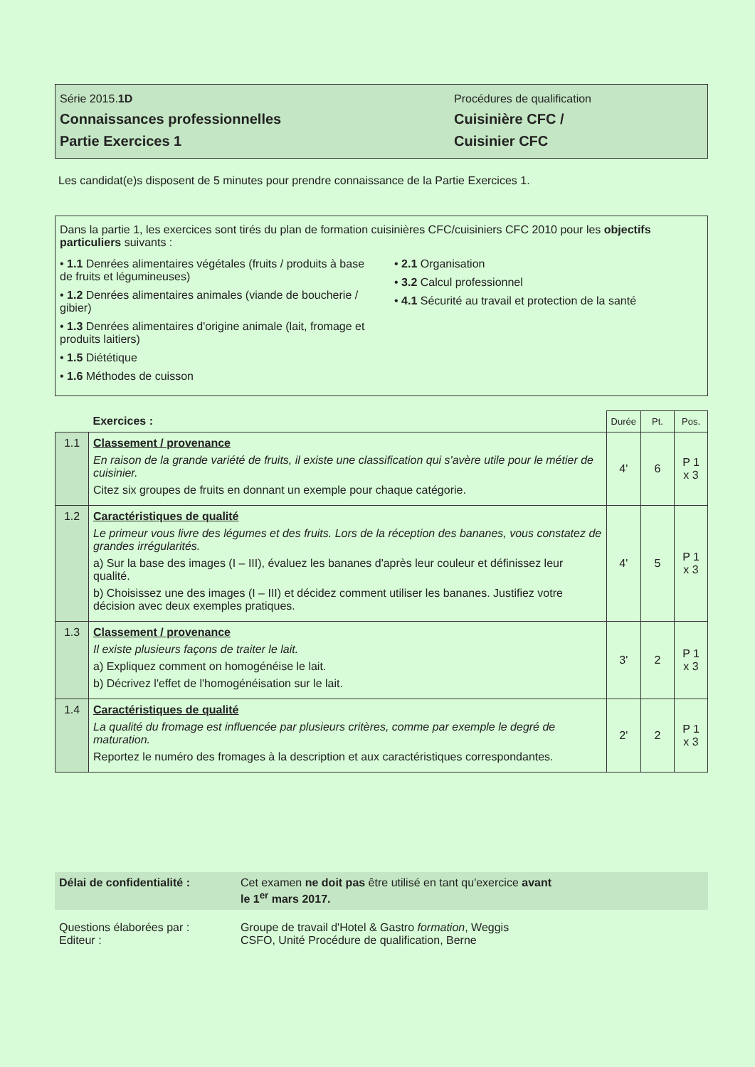Série 2015.1D
Connaissances professionnelles
Partie Exercices 1
Procédures de qualification
Cuisinière CFC /
Cuisinier CFC
Les candidat(e)s disposent de 5 minutes pour prendre connaissance de la Partie Exercices 1.
Dans la partie 1, les exercices sont tirés du plan de formation cuisinières CFC/cuisiniers CFC 2010 pour les objectifs particuliers suivants :
• 1.1 Denrées alimentaires végétales (fruits / produits à base de fruits et légumineuses)
• 1.2 Denrées alimentaires animales (viande de boucherie / gibier)
• 1.3 Denrées alimentaires d'origine animale (lait, fromage et produits laitiers)
• 1.5 Diététique
• 1.6 Méthodes de cuisson
• 2.1 Organisation
• 3.2 Calcul professionnel
• 4.1 Sécurité au travail et protection de la santé
| | Exercices : | Durée | Pt. | Pos. |
| 1.1 | Classement / provenance En raison de la grande variété de fruits, il existe une classification qui s'avère utile pour le métier de cuisinier. Citez six groupes de fruits en donnant un exemple pour chaque catégorie. | 4' | 6 | P 1 x 3 |
| 1.2 | Caractéristiques de qualité Le primeur vous livre des légumes et des fruits. Lors de la réception des bananes, vous constatez de grandes irrégularités. a) Sur la base des images (I – III), évaluez les bananes d'après leur couleur et définissez leur qualité. b) Choisissez une des images (I – III) et décidez comment utiliser les bananes. Justifiez votre décision avec deux exemples pratiques. | 4' | 5 | P 1 x 3 |
| 1.3 | Classement / provenance Il existe plusieurs façons de traiter le lait. a) Expliquez comment on homogénéise le lait. b) Décrivez l'effet de l'homogénéisation sur le lait. | 3' | 2 | P 1 x 3 |
| 1.4 | Caractéristiques de qualité La qualité du fromage est influencée par plusieurs critères, comme par exemple le degré de maturation. Reportez le numéro des fromages à la description et aux caractéristiques correspondantes. | 2' | 2 | P 1 x 3 |
Délai de confidentialité : Cet examen ne doit pas être utilisé en tant qu'exercice avant
le 1<sup>er</sup> mars 2017.
Questions élaborées par :
Editeur :
Groupe de travail d'Hotel & Gastro formation, Weggis
CSFO, Unité Procédure de qualification, Berne